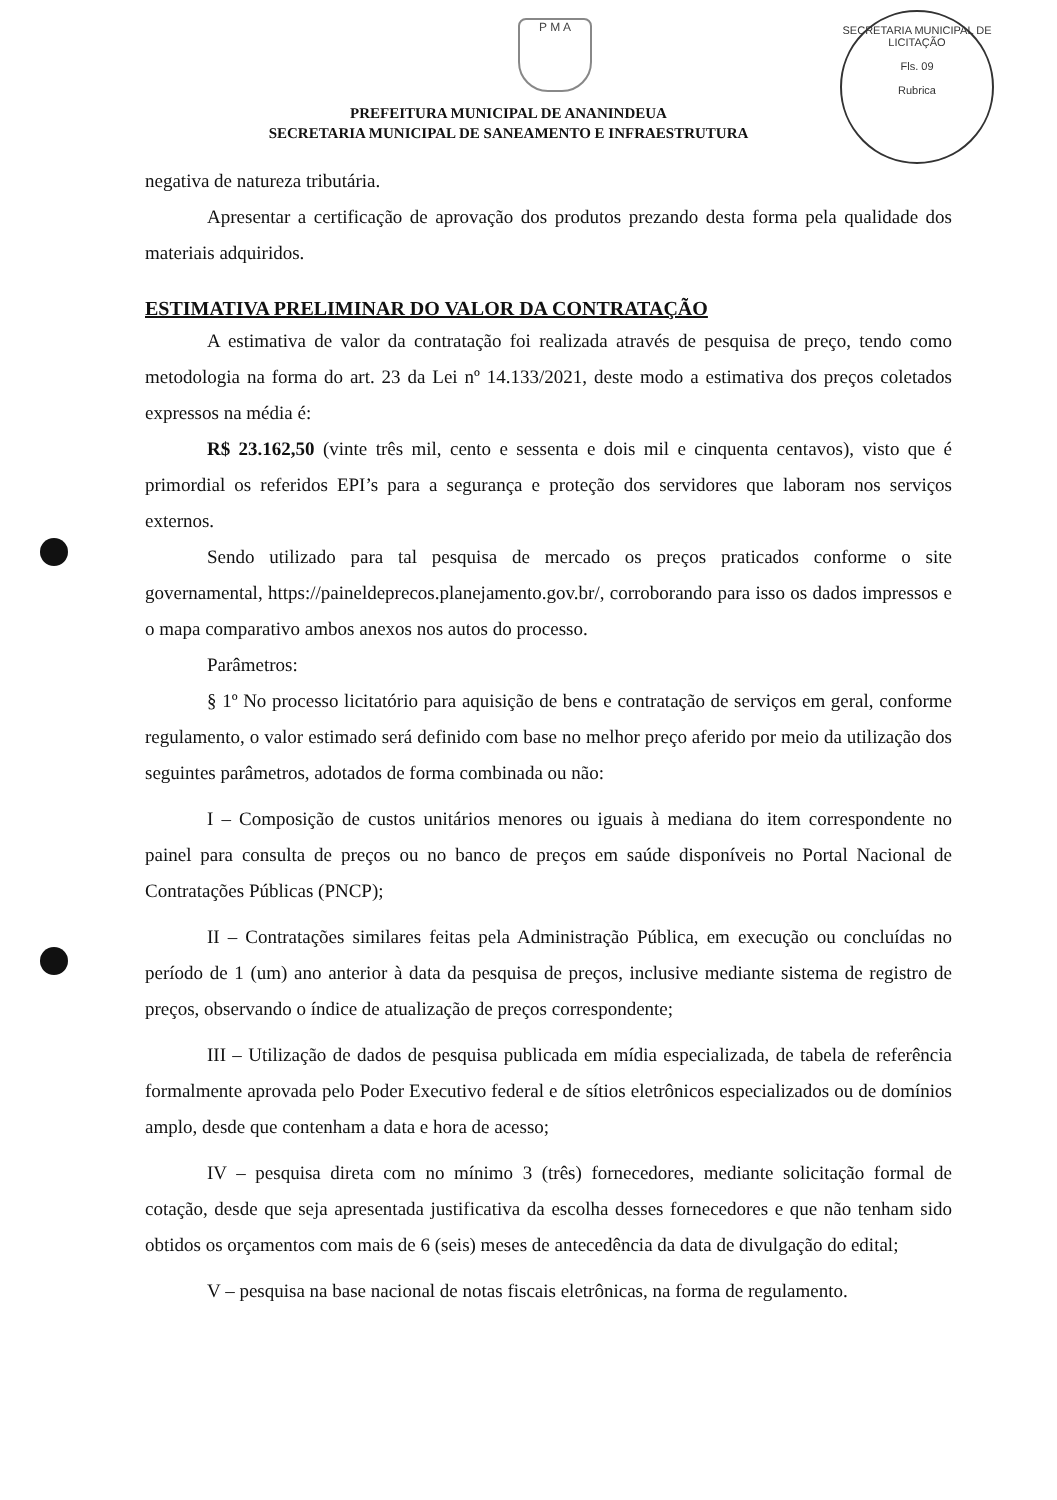P M A
SECRETARIA MUNICIPAL DE LICITAÇÃO
Fls. 09
Rubrica
PREFEITURA MUNICIPAL DE ANANINDEUA
SECRETARIA MUNICIPAL DE SANEAMENTO E INFRAESTRUTURA
negativa de natureza tributária.
Apresentar a certificação de aprovação dos produtos prezando desta forma pela qualidade dos materiais adquiridos.
ESTIMATIVA PRELIMINAR DO VALOR DA CONTRATAÇÃO
A estimativa de valor da contratação foi realizada através de pesquisa de preço, tendo como metodologia na forma do art. 23 da Lei nº 14.133/2021, deste modo a estimativa dos preços coletados expressos na média é:
R$ 23.162,50 (vinte três mil, cento e sessenta e dois mil e cinquenta centavos), visto que é primordial os referidos EPI’s para a segurança e proteção dos servidores que laboram nos serviços externos.
Sendo utilizado para tal pesquisa de mercado os preços praticados conforme o site governamental, https://paineldeprecos.planejamento.gov.br/, corroborando para isso os dados impressos e o mapa comparativo ambos anexos nos autos do processo.
Parâmetros:
§ 1º No processo licitatório para aquisição de bens e contratação de serviços em geral, conforme regulamento, o valor estimado será definido com base no melhor preço aferido por meio da utilização dos seguintes parâmetros, adotados de forma combinada ou não:
I – Composição de custos unitários menores ou iguais à mediana do item correspondente no painel para consulta de preços ou no banco de preços em saúde disponíveis no Portal Nacional de Contratações Públicas (PNCP);
II – Contratações similares feitas pela Administração Pública, em execução ou concluídas no período de 1 (um) ano anterior à data da pesquisa de preços, inclusive mediante sistema de registro de preços, observando o índice de atualização de preços correspondente;
III – Utilização de dados de pesquisa publicada em mídia especializada, de tabela de referência formalmente aprovada pelo Poder Executivo federal e de sítios eletrônicos especializados ou de domínios amplo, desde que contenham a data e hora de acesso;
IV – pesquisa direta com no mínimo 3 (três) fornecedores, mediante solicitação formal de cotação, desde que seja apresentada justificativa da escolha desses fornecedores e que não tenham sido obtidos os orçamentos com mais de 6 (seis) meses de antecedência da data de divulgação do edital;
V – pesquisa na base nacional de notas fiscais eletrônicas, na forma de regulamento.